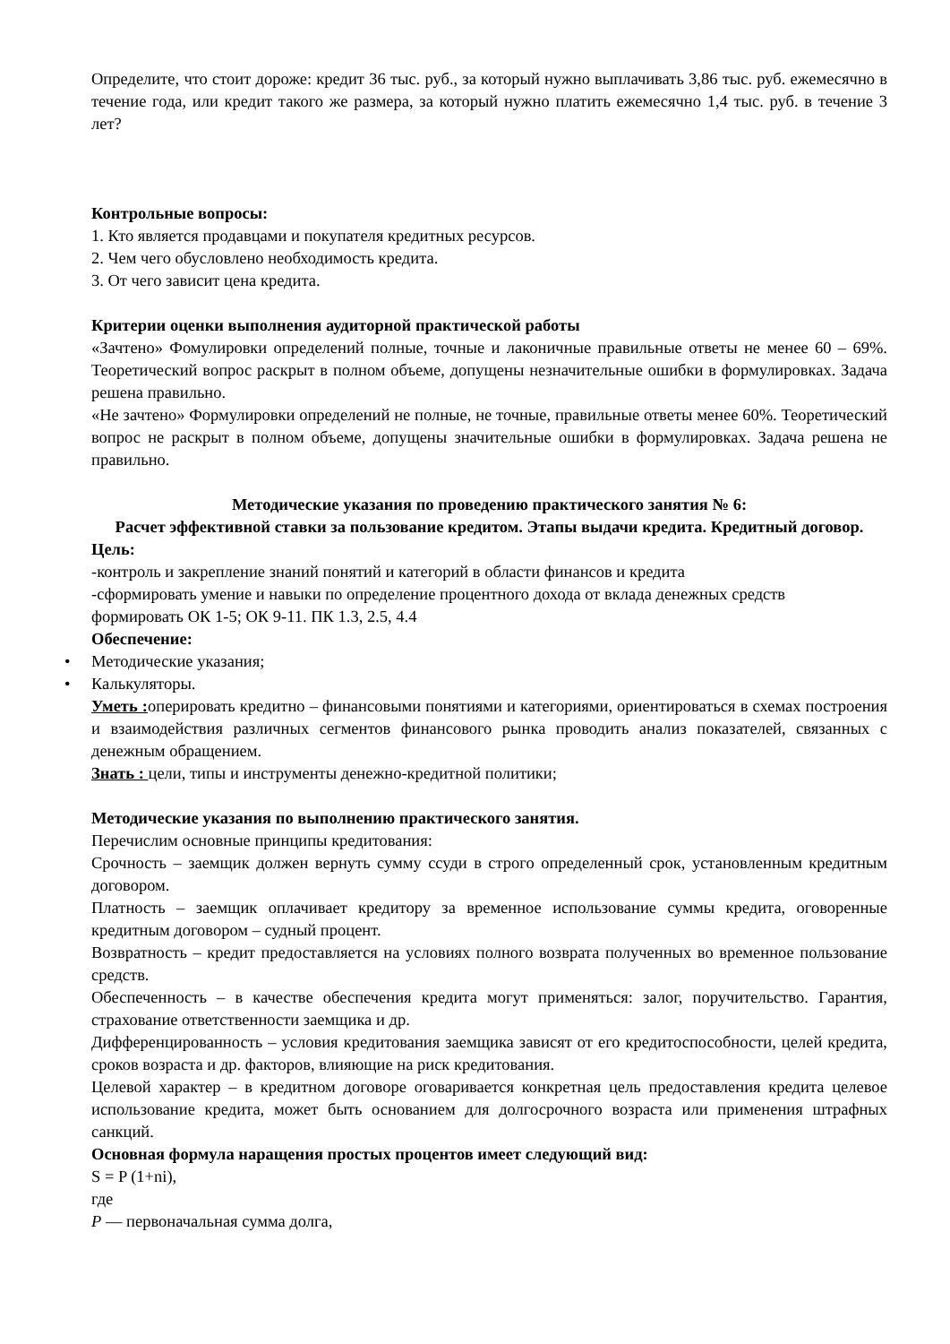Определите, что стоит дороже: кредит 36 тыс. руб., за который нужно выплачивать 3,86 тыс. руб. ежемесячно в течение года, или кредит такого же размера, за который нужно платить ежемесячно 1,4 тыс. руб. в течение 3 лет?
Контрольные вопросы:
1. Кто является продавцами и покупателя кредитных ресурсов.
2. Чем чего обусловлено необходимость кредита.
3. От чего зависит цена кредита.
Критерии оценки выполнения аудиторной практической работы
«Зачтено» Фомулировки определений полные, точные и лаконичные правильные ответы не менее 60 – 69%. Теоретический вопрос раскрыт в полном объеме, допущены незначительные ошибки в формулировках. Задача решена правильно.
«Не зачтено» Формулировки определений не полные, не точные, правильные ответы менее 60%. Теоретический вопрос не раскрыт в полном объеме, допущены значительные ошибки в формулировках. Задача решена не правильно.
Методические указания по проведению практического занятия № 6:
Расчет эффективной ставки за пользование кредитом. Этапы выдачи кредита. Кредитный договор.
Цель:
-контроль и закрепление знаний понятий и категорий в области финансов и кредита
-сформировать умение и навыки по определение процентного дохода от вклада денежных средств
формировать ОК 1-5; ОК 9-11. ПК 1.3, 2.5, 4.4
Обеспечение:
• Методические указания;
• Калькуляторы.
Уметь : оперировать кредитно – финансовыми понятиями и категориями, ориентироваться в схемах построения и взаимодействия различных сегментов финансового рынка проводить анализ показателей, связанных с денежным обращением.
Знать : цели, типы и инструменты денежно-кредитной политики;
Методические указания по выполнению практического занятия.
Перечислим основные принципы кредитования:
Срочность – заемщик должен вернуть сумму ссуди в строго определенный срок, установленным кредитным договором.
Платность – заемщик оплачивает кредитору за временное использование суммы кредита, оговоренные кредитным договором – судный процент.
Возвратность – кредит предоставляется на условиях полного возврата полученных во временное пользование средств.
Обеспеченность – в качестве обеспечения кредита могут применяться: залог, поручительство. Гарантия, страхование ответственности заемщика и др.
Дифференцированность – условия кредитования заемщика зависят от его кредитоспособности, целей кредита, сроков возраста и др. факторов, влияющие на риск кредитования.
Целевой характер – в кредитном договоре оговаривается конкретная цель предоставления кредита целевое использование кредита, может быть основанием для долгосрочного возраста или применения штрафных санкций.
Основная формула наращения простых процентов имеет следующий вид:
S = P (1+ni),
где
P — первоначальная сумма долга,